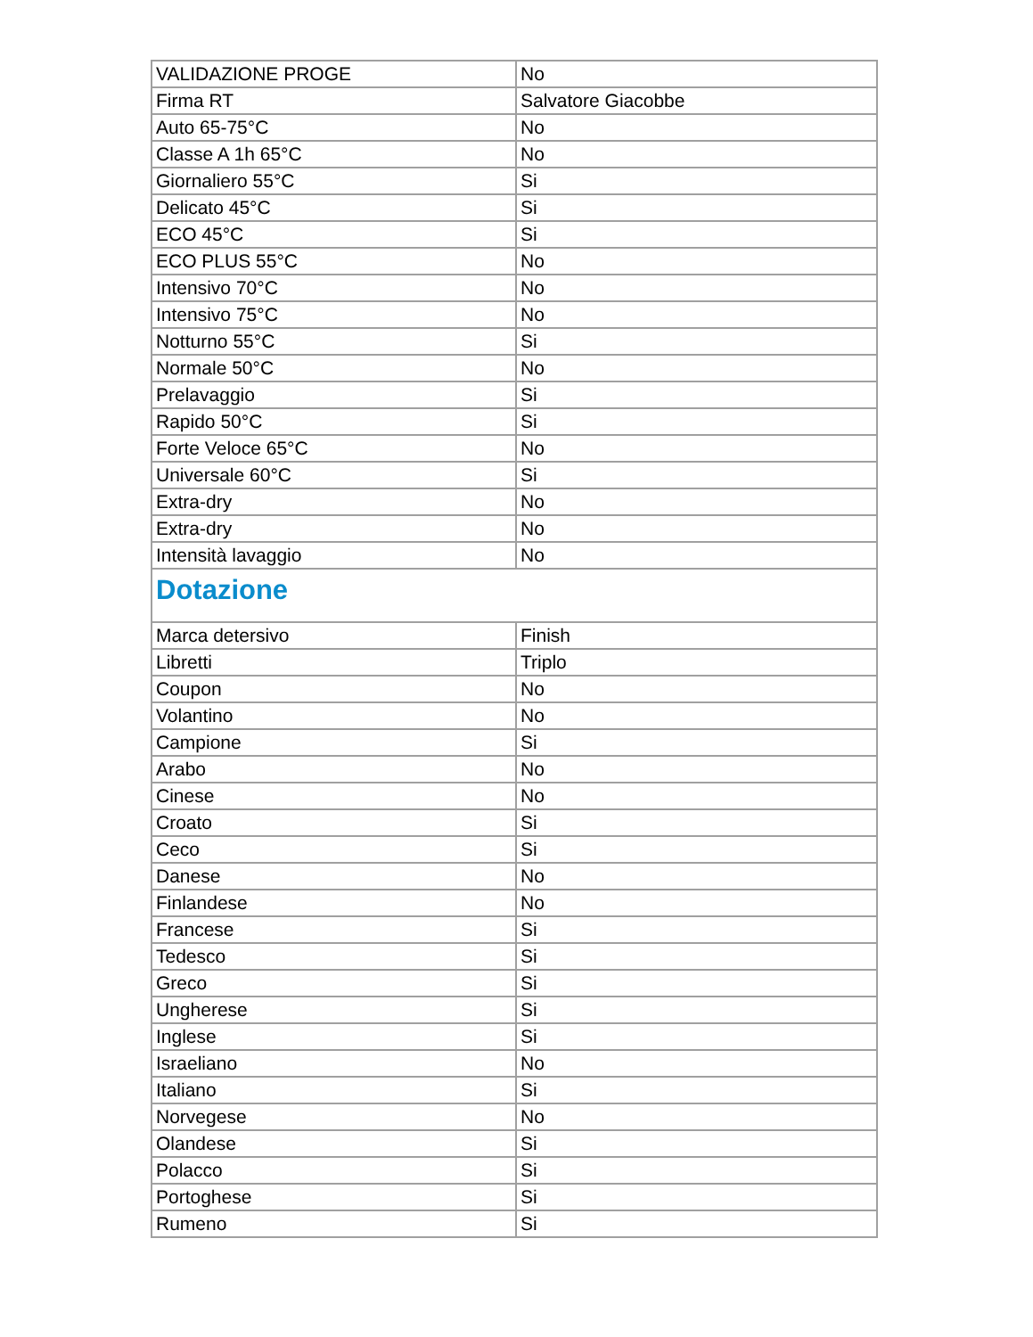| VALIDAZIONE PROGE | No |
| Firma RT | Salvatore Giacobbe |
| Auto 65-75°C | No |
| Classe A 1h 65°C | No |
| Giornaliero 55°C | Si |
| Delicato 45°C | Si |
| ECO 45°C | Si |
| ECO PLUS 55°C | No |
| Intensivo 70°C | No |
| Intensivo 75°C | No |
| Notturno 55°C | Si |
| Normale 50°C | No |
| Prelavaggio | Si |
| Rapido 50°C | Si |
| Forte Veloce 65°C | No |
| Universale 60°C | Si |
| Extra-dry | No |
| Extra-dry | No |
| Intensità lavaggio | No |
| Dotazione | |
| Marca detersivo | Finish |
| Libretti | Triplo |
| Coupon | No |
| Volantino | No |
| Campione | Si |
| Arabo | No |
| Cinese | No |
| Croato | Si |
| Ceco | Si |
| Danese | No |
| Finlandese | No |
| Francese | Si |
| Tedesco | Si |
| Greco | Si |
| Ungherese | Si |
| Inglese | Si |
| Israeliano | No |
| Italiano | Si |
| Norvegese | No |
| Olandese | Si |
| Polacco | Si |
| Portoghese | Si |
| Rumeno | Si |